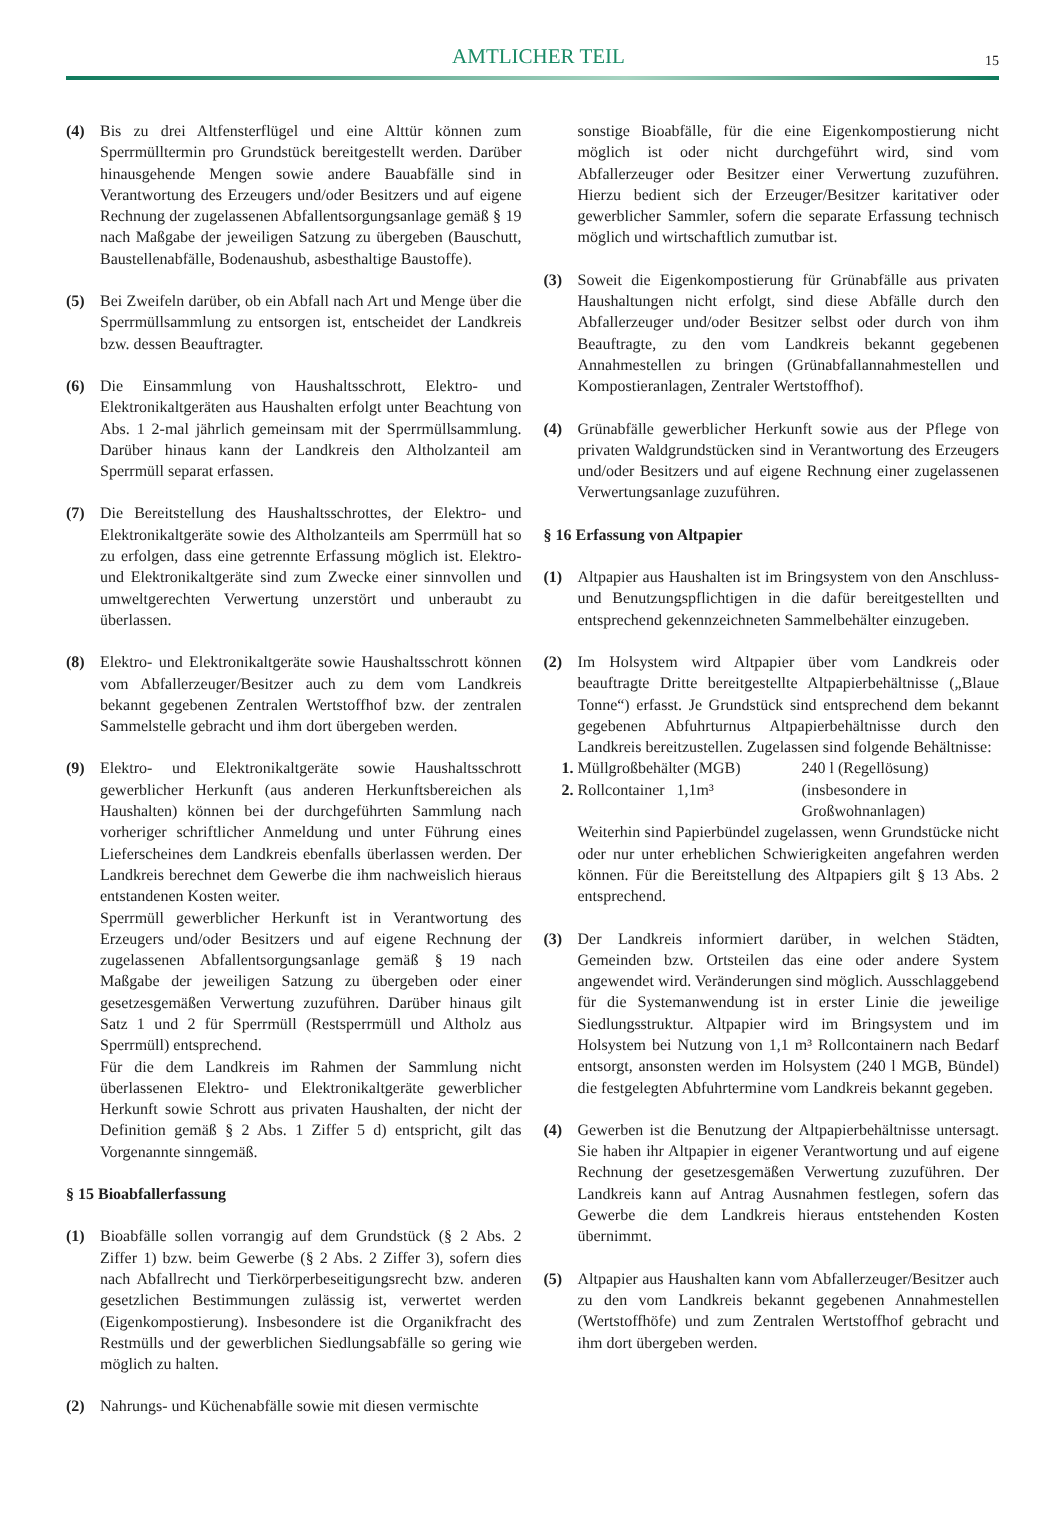AMTLICHER TEIL
15
(4) Bis zu drei Altfensterflügel und eine Alttür können zum Sperrmülltermin pro Grundstück bereitgestellt werden. Darüber hinausgehende Mengen sowie andere Bauabfälle sind in Verantwortung des Erzeugers und/oder Besitzers und auf eigene Rechnung der zugelassenen Abfallentsorgungsanlage gemäß § 19 nach Maßgabe der jeweiligen Satzung zu übergeben (Bauschutt, Baustellenabfälle, Bodenaushub, asbesthaltige Baustoffe).
(5) Bei Zweifeln darüber, ob ein Abfall nach Art und Menge über die Sperrmüllsammlung zu entsorgen ist, entscheidet der Landkreis bzw. dessen Beauftragter.
(6) Die Einsammlung von Haushaltsschrott, Elektro- und Elektronikaltgeräten aus Haushalten erfolgt unter Beachtung von Abs. 1 2-mal jährlich gemeinsam mit der Sperrmüllsammlung. Darüber hinaus kann der Landkreis den Altholzanteil am Sperrmüll separat erfassen.
(7) Die Bereitstellung des Haushaltsschrottes, der Elektro- und Elektronikaltgeräte sowie des Altholzanteils am Sperrmüll hat so zu erfolgen, dass eine getrennte Erfassung möglich ist. Elektro- und Elektronikaltgeräte sind zum Zwecke einer sinnvollen und umweltgerechten Verwertung unzerstört und unberaubt zu überlassen.
(8) Elektro- und Elektronikaltgeräte sowie Haushaltsschrott können vom Abfallerzeuger/Besitzer auch zu dem vom Landkreis bekannt gegebenen Zentralen Wertstoffhof bzw. der zentralen Sammelstelle gebracht und ihm dort übergeben werden.
(9) Elektro- und Elektronikaltgeräte sowie Haushaltsschrott gewerblicher Herkunft (aus anderen Herkunftsbereichen als Haushalten) können bei der durchgeführten Sammlung nach vorheriger schriftlicher Anmeldung und unter Führung eines Lieferscheines dem Landkreis ebenfalls überlassen werden. Der Landkreis berechnet dem Gewerbe die ihm nachweislich hieraus entstandenen Kosten weiter.
Sperrmüll gewerblicher Herkunft ist in Verantwortung des Erzeugers und/oder Besitzers und auf eigene Rechnung der zugelassenen Abfallentsorgungsanlage gemäß § 19 nach Maßgabe der jeweiligen Satzung zu übergeben oder einer gesetzesgemäßen Verwertung zuzuführen. Darüber hinaus gilt Satz 1 und 2 für Sperrmüll (Restsperrmüll und Altholz aus Sperrmüll) entsprechend.
Für die dem Landkreis im Rahmen der Sammlung nicht überlassenen Elektro- und Elektronikaltgeräte gewerblicher Herkunft sowie Schrott aus privaten Haushalten, der nicht der Definition gemäß § 2 Abs. 1 Ziffer 5 d) entspricht, gilt das Vorgenannte sinngemäß.
§ 15 Bioabfallerfassung
(1) Bioabfälle sollen vorrangig auf dem Grundstück (§ 2 Abs. 2 Ziffer 1) bzw. beim Gewerbe (§ 2 Abs. 2 Ziffer 3), sofern dies nach Abfallrecht und Tierkörperbeseitigungsrecht bzw. anderen gesetzlichen Bestimmungen zulässig ist, verwertet werden (Eigenkompostierung). Insbesondere ist die Organikfracht des Restmülls und der gewerblichen Siedlungsabfälle so gering wie möglich zu halten.
(2) Nahrungs- und Küchenabfälle sowie mit diesen vermischte
sonstige Bioabfälle, für die eine Eigenkompostierung nicht möglich ist oder nicht durchgeführt wird, sind vom Abfallerzeuger oder Besitzer einer Verwertung zuzuführen. Hierzu bedient sich der Erzeuger/Besitzer karitativer oder gewerblicher Sammler, sofern die separate Erfassung technisch möglich und wirtschaftlich zumutbar ist.
(3) Soweit die Eigenkompostierung für Grünabfälle aus privaten Haushaltungen nicht erfolgt, sind diese Abfälle durch den Abfallerzeuger und/oder Besitzer selbst oder durch von ihm Beauftragte, zu den vom Landkreis bekannt gegebenen Annahmestellen zu bringen (Grünabfallannahmestellen und Kompostieranlagen, Zentraler Wertstoffhof).
(4) Grünabfälle gewerblicher Herkunft sowie aus der Pflege von privaten Waldgrundstücken sind in Verantwortung des Erzeugers und/oder Besitzers und auf eigene Rechnung einer zugelassenen Verwertungsanlage zuzuführen.
§ 16 Erfassung von Altpapier
(1) Altpapier aus Haushalten ist im Bringsystem von den Anschluss- und Benutzungspflichtigen in die dafür bereitgestellten und entsprechend gekennzeichneten Sammelbehälter einzugeben.
(2) Im Holsystem wird Altpapier über vom Landkreis oder beauftragte Dritte bereitgestellte Altpapierbehältnisse („Blaue Tonne“) erfasst. Je Grundstück sind entsprechend dem bekannt gegebenen Abfuhrturnus Altpapierbehältnisse durch den Landkreis bereitzustellen. Zugelassen sind folgende Behältnisse:
1. Müllgroßbehälter (MGB) 240 l (Regellösung)
2. Rollcontainer 1,1m³ (insbesondere in
Großwohnanlagen)
Weiterhin sind Papierbündel zugelassen, wenn Grundstücke nicht oder nur unter erheblichen Schwierigkeiten angefahren werden können. Für die Bereitstellung des Altpapiers gilt § 13 Abs. 2 entsprechend.
(3) Der Landkreis informiert darüber, in welchen Städten, Gemeinden bzw. Ortsteilen das eine oder andere System angewendet wird. Veränderungen sind möglich. Ausschlaggebend für die Systemanwendung ist in erster Linie die jeweilige Siedlungsstruktur. Altpapier wird im Bringsystem und im Holsystem bei Nutzung von 1,1 m³ Rollcontainern nach Bedarf entsorgt, ansonsten werden im Holsystem (240 l MGB, Bündel) die festgelegten Abfuhrtermine vom Landkreis bekannt gegeben.
(4) Gewerben ist die Benutzung der Altpapierbehältnisse untersagt. Sie haben ihr Altpapier in eigener Verantwortung und auf eigene Rechnung der gesetzesgemäßen Verwertung zuzuführen. Der Landkreis kann auf Antrag Ausnahmen festlegen, sofern das Gewerbe die dem Landkreis hieraus entstehenden Kosten übernimmt.
(5) Altpapier aus Haushalten kann vom Abfallerzeuger/Besitzer auch zu den vom Landkreis bekannt gegebenen Annahmestellen (Wertstoffhöfe) und zum Zentralen Wertstoffhof gebracht und ihm dort übergeben werden.